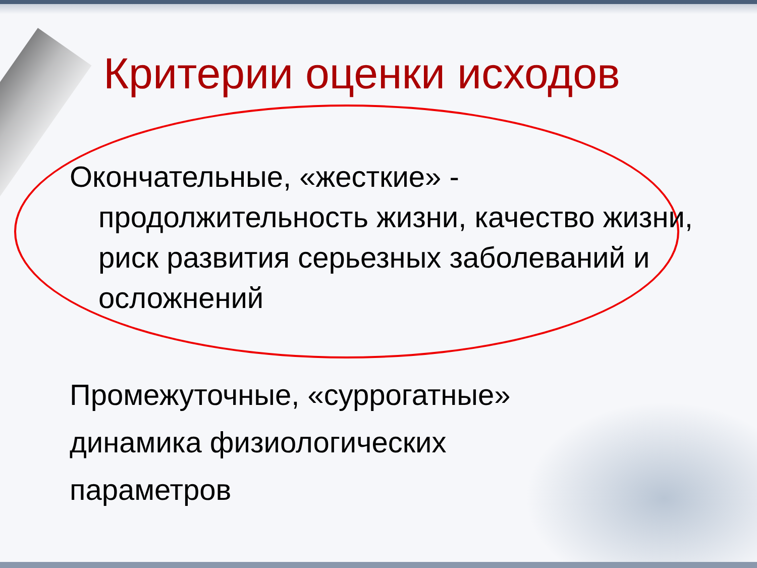Критерии оценки исходов
Окончательные, «жесткие» -
продолжительность жизни, качество жизни, риск развития серьезных заболеваний и осложнений
Промежуточные, «суррогатные»
динамика физиологических
параметров